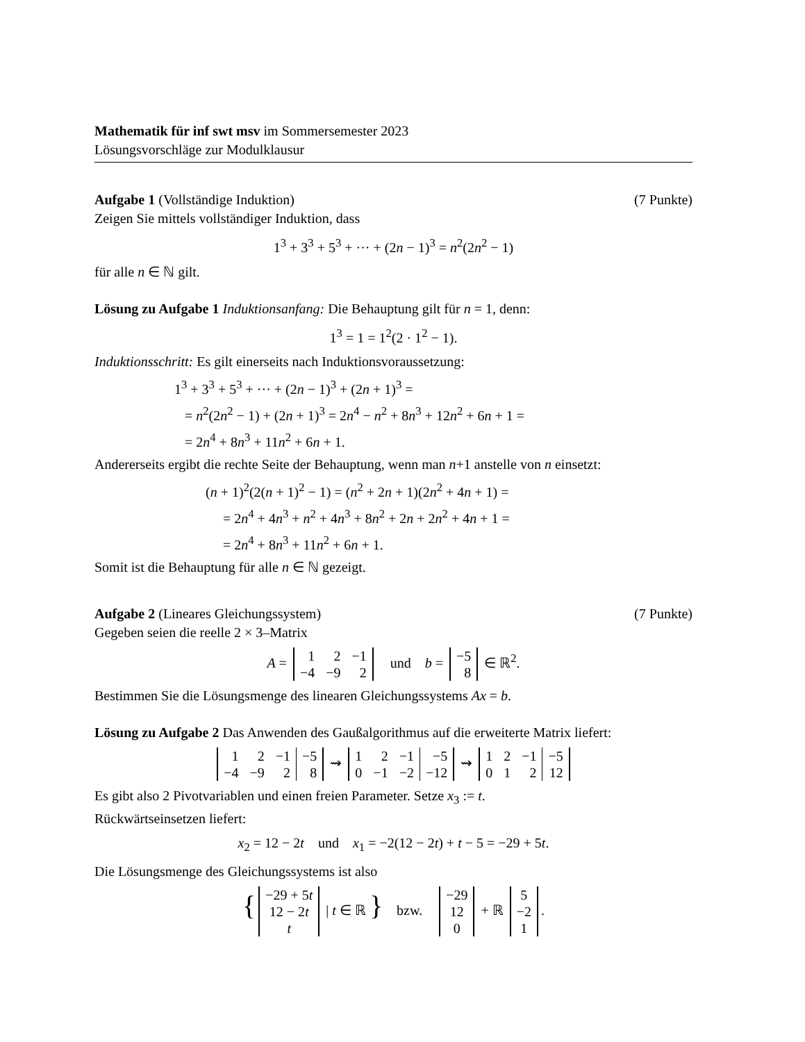Mathematik für inf swt msv im Sommersemester 2023
Lösungsvorschläge zur Modulklausur
Aufgabe 1 (Vollständige Induktion) (7 Punkte)
Zeigen Sie mittels vollständiger Induktion, dass
1<sup>3</sup> + 3<sup>3</sup> + 5<sup>3</sup> + ··· + (2n − 1)<sup>3</sup> = n<sup>2</sup>(2n<sup>2</sup> − 1)
für alle n ∈ ℕ gilt.
Lösung zu Aufgabe 1 Induktionsanfang: Die Behauptung gilt für n = 1, denn:
1<sup>3</sup> = 1 = 1<sup>2</sup>(2 · 1<sup>2</sup> − 1).
Induktionsschritt: Es gilt einerseits nach Induktionsvoraussetzung:
1<sup>3</sup> + 3<sup>3</sup> + 5<sup>3</sup> + ··· + (2n − 1)<sup>3</sup> + (2n + 1)<sup>3</sup> =
= n<sup>2</sup>(2n<sup>2</sup> − 1) + (2n + 1)<sup>3</sup> = 2n<sup>4</sup> − n<sup>2</sup> + 8n<sup>3</sup> + 12n<sup>2</sup> + 6n + 1 =
= 2n<sup>4</sup> + 8n<sup>3</sup> + 11n<sup>2</sup> + 6n + 1.
Andererseits ergibt die rechte Seite der Behauptung, wenn man n+1 anstelle von n einsetzt:
(n + 1)<sup>2</sup>(2(n + 1)<sup>2</sup> − 1) = (n<sup>2</sup> + 2n + 1)(2n<sup>2</sup> + 4n + 1) =
= 2n<sup>4</sup> + 4n<sup>3</sup> + n<sup>2</sup> + 4n<sup>3</sup> + 8n<sup>2</sup> + 2n + 2n<sup>2</sup> + 4n + 1 =
= 2n<sup>4</sup> + 8n<sup>3</sup> + 11n<sup>2</sup> + 6n + 1.
Somit ist die Behauptung für alle n ∈ ℕ gezeigt.
Aufgabe 2 (Lineares Gleichungssystem) (7 Punkte)
Gegeben seien die reelle 2 × 3–Matrix
A =
| 1 | 2 | −1 |
| −4 | −9 | 2 |
und b =
| −5 |
| 8 |
∈ ℝ<sup>2</sup>.
Bestimmen Sie die Lösungsmenge des linearen Gleichungssystems Ax = b.
Lösung zu Aufgabe 2 Das Anwenden des Gaußalgorithmus auf die erweiterte Matrix liefert:
| 1 | 2 | −1 | −5 |
| −4 | −9 | 2 | 8 |
⇝
| 1 | 2 | −1 | −5 |
| 0 | −1 | −2 | −12 |
⇝
| 1 | 2 | −1 | −5 |
| 0 | 1 | 2 | 12 |
Es gibt also 2 Pivotvariablen und einen freien Parameter. Setze x<sub>3</sub> := t.
Rückwärtseinsetzen liefert:
x<sub>2</sub> = 12 − 2t und x<sub>1</sub> = −2(12 − 2t) + t − 5 = −29 + 5t.
Die Lösungsmenge des Gleichungssystems ist also
{
| −29 + 5 t |
| 12 − 2 t |
| t |
| t ∈ ℝ } bzw.
| −29 |
| 12 |
| 0 |
+ ℝ
| 5 |
| −2 |
| 1 |
.